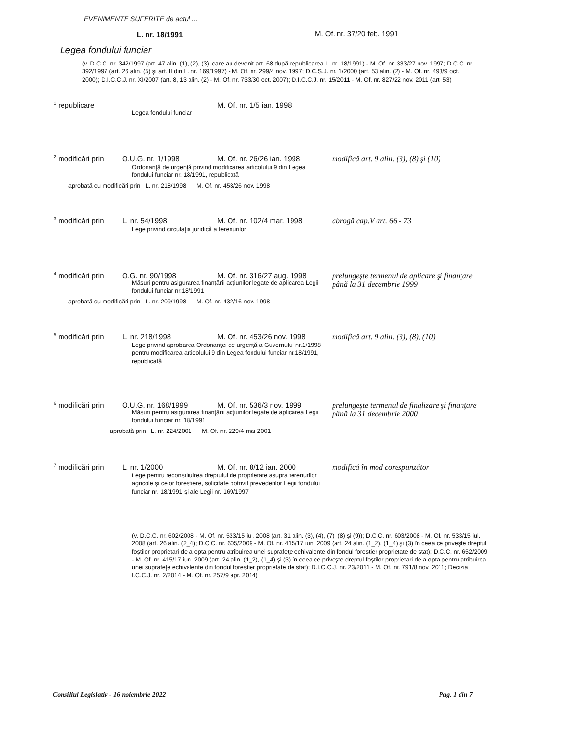EVENIMENTE SUFERITE de actul ...
L. nr. 18/1991 M. Of. nr. 37/20 feb. 1991
Legea fondului funciar
(v. D.C.C. nr. 342/1997 (art. 47 alin. (1), (2), (3), care au devenit art. 68 după republicarea L. nr. 18/1991) - M. Of. nr. 333/27 nov. 1997; D.C.C. nr. 392/1997 (art. 26 alin. (5) şi art. II din L. nr. 169/1997) - M. Of. nr. 299/4 nov. 1997; D.C.S.J. nr. 1/2000 (art. 53 alin. (2) - M. Of. nr. 493/9 oct. 2000); D.I.C.C.J. nr. XI/2007 (art. 8, 13 alin. (2) - M. Of. nr. 733/30 oct. 2007); D.I.C.C.J. nr. 15/2011 - M. Of. nr. 827/22 nov. 2011 (art. 53)
<sup>1</sup> republicare M. Of. nr. 1/5 ian. 1998
Legea fondului funciar
<sup>2</sup> modificări prin
O.U.G. nr. 1/1998 M. Of. nr. 26/26 ian. 1998 modifică art. 9 alin. (3), (8) şi (10)
Ordonanţă de urgenţă privind modificarea articolului 9 din Legea fondului funciar nr. 18/1991, republicată
aprobată cu modificări prin L. nr. 218/1998 M. Of. nr. 453/26 nov. 1998
<sup>3</sup> modificări prin
L. nr. 54/1998 M. Of. nr. 102/4 mar. 1998 abrogă cap.V art. 66 - 73
Lege privind circulaţia juridică a terenurilor
<sup>4</sup> modificări prin
O.G. nr. 90/1998 M. Of. nr. 316/27 aug. 1998
prelungeşte termenul de aplicare şi finanţare până la 31 decembrie 1999
Măsuri pentru asigurarea finanţării acţiunilor legate de aplicarea Legii fondului funciar nr.18/1991
aprobată cu modificări prin L. nr. 209/1998 M. Of. nr. 432/16 nov. 1998
<sup>5</sup> modificări prin
L. nr. 218/1998 M. Of. nr. 453/26 nov. 1998
modifică art. 9 alin. (3), (8), (10)
Lege privind aprobarea Ordonanţei de urgenţă a Guvernului nr.1/1998 pentru modificarea articolului 9 din Legea fondului funciar nr.18/1991, republicată
<sup>6</sup> modificări prin
O.U.G. nr. 168/1999 M. Of. nr. 536/3 nov. 1999 prelungeşte termenul de finalizare şi finanţare până la 31 decembrie 2000
Măsuri pentru asigurarea finanţării acţiunilor legate de aplicarea Legii fondului funciar nr. 18/1991
aprobată prin L. nr. 224/2001 M. Of. nr. 229/4 mai 2001
<sup>7</sup> modificări prin
L. nr. 1/2000 M. Of. nr. 8/12 ian. 2000 modifică în mod corespunzător
Lege pentru reconstituirea dreptului de proprietate asupra terenurilor agricole şi celor forestiere, solicitate potrivit prevederilor Legii fondului funciar nr. 18/1991 şi ale Legii nr. 169/1997
(v. D.C.C. nr. 602/2008 - M. Of. nr. 533/15 iul. 2008 (art. 31 alin. (3), (4), (7), (8) şi (9)); D.C.C. nr. 603/2008 - M. Of. nr. 533/15 iul. 2008 (art. 26 alin. (2_4); D.C.C. nr. 605/2009 - M. Of. nr. 415/17 iun. 2009 (art. 24 alin. (1_2), (1_4) şi (3) în ceea ce priveşte dreptul foştilor proprietari de a opta pentru atribuirea unei suprafeţe echivalente din fondul forestier proprietate de stat); D.C.C. nr. 652/2009 - M. Of. nr. 415/17 iun. 2009 (art. 24 alin. (1_2), (1_4) şi (3) în ceea ce priveşte dreptul foştilor proprietari de a opta pentru atribuirea unei suprafeţe echivalente din fondul forestier proprietate de stat); D.I.C.C.J. nr. 23/2011 - M. Of. nr. 791/8 nov. 2011; Decizia I.C.C.J. nr. 2/2014 - M. Of. nr. 257/9 apr. 2014)
Consiliul Legislativ - 16 noiembrie 2022 Pag. 1 din 7